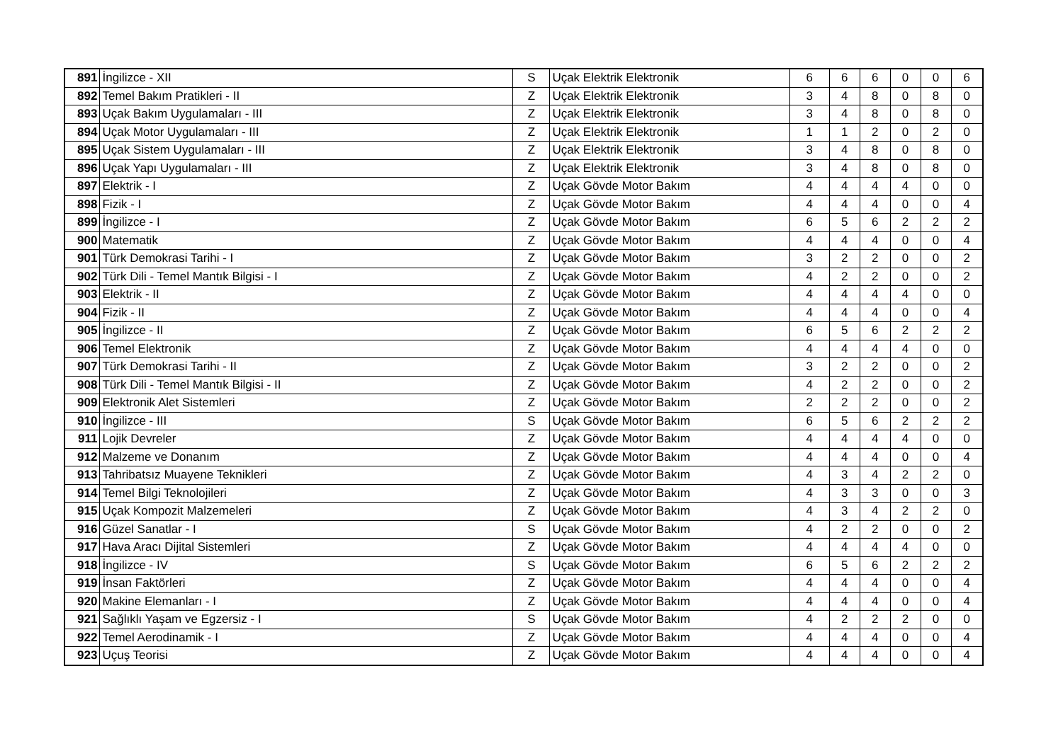| 891 | İngilizce - XII | S | Uçak Elektrik Elektronik | 6 | 6 | 6 | 0 | 0 | 6 |
| 892 | Temel Bakım Pratikleri - II | Z | Uçak Elektrik Elektronik | 3 | 4 | 8 | 0 | 8 | 0 |
| 893 | Uçak Bakım Uygulamaları - III | Z | Uçak Elektrik Elektronik | 3 | 4 | 8 | 0 | 8 | 0 |
| 894 | Uçak Motor Uygulamaları - III | Z | Uçak Elektrik Elektronik | 1 | 1 | 2 | 0 | 2 | 0 |
| 895 | Uçak Sistem Uygulamaları - III | Z | Uçak Elektrik Elektronik | 3 | 4 | 8 | 0 | 8 | 0 |
| 896 | Uçak Yapı Uygulamaları - III | Z | Uçak Elektrik Elektronik | 3 | 4 | 8 | 0 | 8 | 0 |
| 897 | Elektrik - I | Z | Uçak Gövde Motor Bakım | 4 | 4 | 4 | 4 | 0 | 0 |
| 898 | Fizik - I | Z | Uçak Gövde Motor Bakım | 4 | 4 | 4 | 0 | 0 | 4 |
| 899 | İngilizce - I | Z | Uçak Gövde Motor Bakım | 6 | 5 | 6 | 2 | 2 | 2 |
| 900 | Matematik | Z | Uçak Gövde Motor Bakım | 4 | 4 | 4 | 0 | 0 | 4 |
| 901 | Türk Demokrasi Tarihi - I | Z | Uçak Gövde Motor Bakım | 3 | 2 | 2 | 0 | 0 | 2 |
| 902 | Türk Dili - Temel Mantık Bilgisi - I | Z | Uçak Gövde Motor Bakım | 4 | 2 | 2 | 0 | 0 | 2 |
| 903 | Elektrik - II | Z | Uçak Gövde Motor Bakım | 4 | 4 | 4 | 4 | 0 | 0 |
| 904 | Fizik - II | Z | Uçak Gövde Motor Bakım | 4 | 4 | 4 | 0 | 0 | 4 |
| 905 | İngilizce - II | Z | Uçak Gövde Motor Bakım | 6 | 5 | 6 | 2 | 2 | 2 |
| 906 | Temel Elektronik | Z | Uçak Gövde Motor Bakım | 4 | 4 | 4 | 4 | 0 | 0 |
| 907 | Türk Demokrasi Tarihi - II | Z | Uçak Gövde Motor Bakım | 3 | 2 | 2 | 0 | 0 | 2 |
| 908 | Türk Dili - Temel Mantık Bilgisi - II | Z | Uçak Gövde Motor Bakım | 4 | 2 | 2 | 0 | 0 | 2 |
| 909 | Elektronik Alet Sistemleri | Z | Uçak Gövde Motor Bakım | 2 | 2 | 2 | 0 | 0 | 2 |
| 910 | İngilizce - III | S | Uçak Gövde Motor Bakım | 6 | 5 | 6 | 2 | 2 | 2 |
| 911 | Lojik Devreler | Z | Uçak Gövde Motor Bakım | 4 | 4 | 4 | 4 | 0 | 0 |
| 912 | Malzeme ve Donanım | Z | Uçak Gövde Motor Bakım | 4 | 4 | 4 | 0 | 0 | 4 |
| 913 | Tahribatsız Muayene Teknikleri | Z | Uçak Gövde Motor Bakım | 4 | 3 | 4 | 2 | 2 | 0 |
| 914 | Temel Bilgi Teknolojileri | Z | Uçak Gövde Motor Bakım | 4 | 3 | 3 | 0 | 0 | 3 |
| 915 | Uçak Kompozit Malzemeleri | Z | Uçak Gövde Motor Bakım | 4 | 3 | 4 | 2 | 2 | 0 |
| 916 | Güzel Sanatlar - I | S | Uçak Gövde Motor Bakım | 4 | 2 | 2 | 0 | 0 | 2 |
| 917 | Hava Aracı Dijital Sistemleri | Z | Uçak Gövde Motor Bakım | 4 | 4 | 4 | 4 | 0 | 0 |
| 918 | İngilizce - IV | S | Uçak Gövde Motor Bakım | 6 | 5 | 6 | 2 | 2 | 2 |
| 919 | İnsan Faktörleri | Z | Uçak Gövde Motor Bakım | 4 | 4 | 4 | 0 | 0 | 4 |
| 920 | Makine Elemanları - I | Z | Uçak Gövde Motor Bakım | 4 | 4 | 4 | 0 | 0 | 4 |
| 921 | Sağlıklı Yaşam ve Egzersiz - I | S | Uçak Gövde Motor Bakım | 4 | 2 | 2 | 2 | 0 | 0 |
| 922 | Temel Aerodinamik - I | Z | Uçak Gövde Motor Bakım | 4 | 4 | 4 | 0 | 0 | 4 |
| 923 | Uçuş Teorisi | Z | Uçak Gövde Motor Bakım | 4 | 4 | 4 | 0 | 0 | 4 |